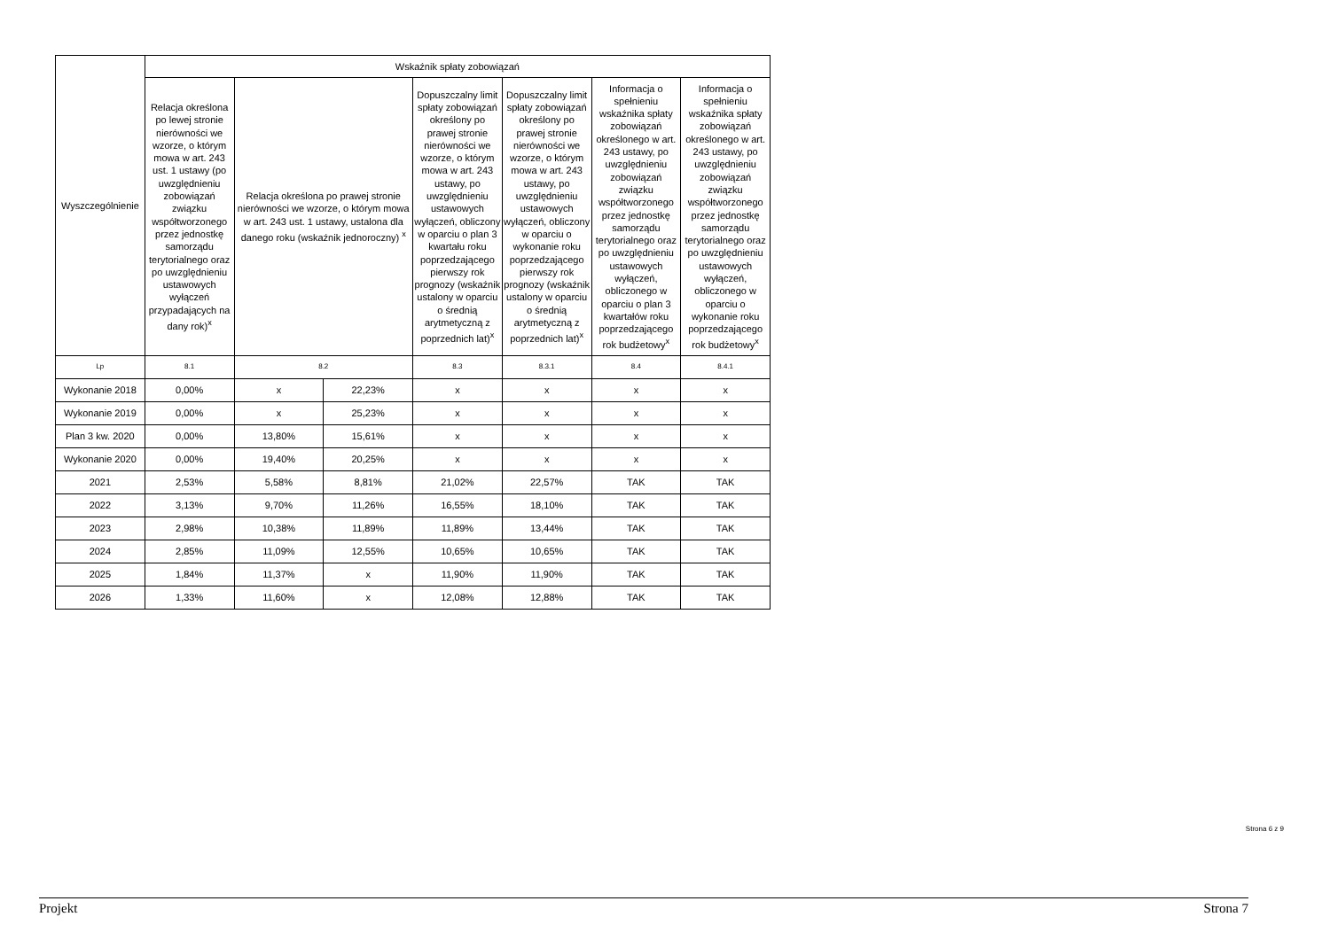| Wyszczególnienie | Wskaźnik spłaty zobowiązań | | | | | | |
| --- | --- | --- | --- | --- | --- | --- | --- |
| | Relacja określona po lewej stronie nierówności we wzorze, o którym mowa w art. 243 ust. 1 ustawy (po uwzględnieniu zobowiązań związku współtworzonego przez jednostkę samorządu terytorialnego oraz po uwzględnieniu ustawowych wyłączeń przypadających na dany rok)<sup>x</sup> | Relacja określona po prawej stronie nierówności we wzorze, o którym mowa w art. 243 ust. 1 ustawy, ustalona dla danego roku (wskaźnik jednoroczny) <sup>x</sup> | | Dopuszczalny limit spłaty zobowiązań określony po prawej stronie nierówności we wzorze, o którym mowa w art. 243 ustawy, po uwzględnieniu ustawowych wyłączeń, obliczony w oparciu o plan 3 kwartału roku poprzedzającego pierwszy rok prognozy (wskaźnik ustalony w oparciu o średnią arytmetyczną z poprzednich lat)<sup>x</sup> | Dopuszczalny limit spłaty zobowiązań określony po prawej stronie nierówności we wzorze, o którym mowa w art. 243 ustawy, po uwzględnieniu ustawowych wyłączeń, obliczony w oparciu o wykonanie roku poprzedzającego pierwszy rok prognozy (wskaźnik ustalony w oparciu o średnią arytmetyczną z poprzednich lat)<sup>x</sup> | Informacja o spełnieniu wskaźnika spłaty zobowiązań określonego w art. 243 ustawy, po uwzględnieniu zobowiązań związku współtworzonego przez jednostkę samorządu terytorialnego oraz po uwzględnieniu ustawowych wyłączeń, obliczonego w oparciu o plan 3 kwartałów roku poprzedzającego rok budżetowy<sup>x</sup> | Informacja o spełnieniu wskaźnika spłaty zobowiązań określonego w art. 243 ustawy, po uwzględnieniu zobowiązań związku współtworzonego przez jednostkę samorządu terytorialnego oraz po uwzględnieniu ustawowych wyłączeń, obliczonego w oparciu o wykonanie roku poprzedzającego rok budżetowy<sup>x</sup> |
| Lp | 8.1 | 8.2 | | 8.3 | 8.3.1 | 8.4 | 8.4.1 |
| Wykonanie 2018 | 0,00% | x | 22,23% | x | x | x | x |
| Wykonanie 2019 | 0,00% | x | 25,23% | x | x | x | x |
| Plan 3 kw. 2020 | 0,00% | 13,80% | 15,61% | x | x | x | x |
| Wykonanie 2020 | 0,00% | 19,40% | 20,25% | x | x | x | x |
| 2021 | 2,53% | 5,58% | 8,81% | 21,02% | 22,57% | TAK | TAK |
| 2022 | 3,13% | 9,70% | 11,26% | 16,55% | 18,10% | TAK | TAK |
| 2023 | 2,98% | 10,38% | 11,89% | 11,89% | 13,44% | TAK | TAK |
| 2024 | 2,85% | 11,09% | 12,55% | 10,65% | 10,65% | TAK | TAK |
| 2025 | 1,84% | 11,37% | x | 11,90% | 11,90% | TAK | TAK |
| 2026 | 1,33% | 11,60% | x | 12,08% | 12,88% | TAK | TAK |
Strona 6 z 9
Projekt Strona 7